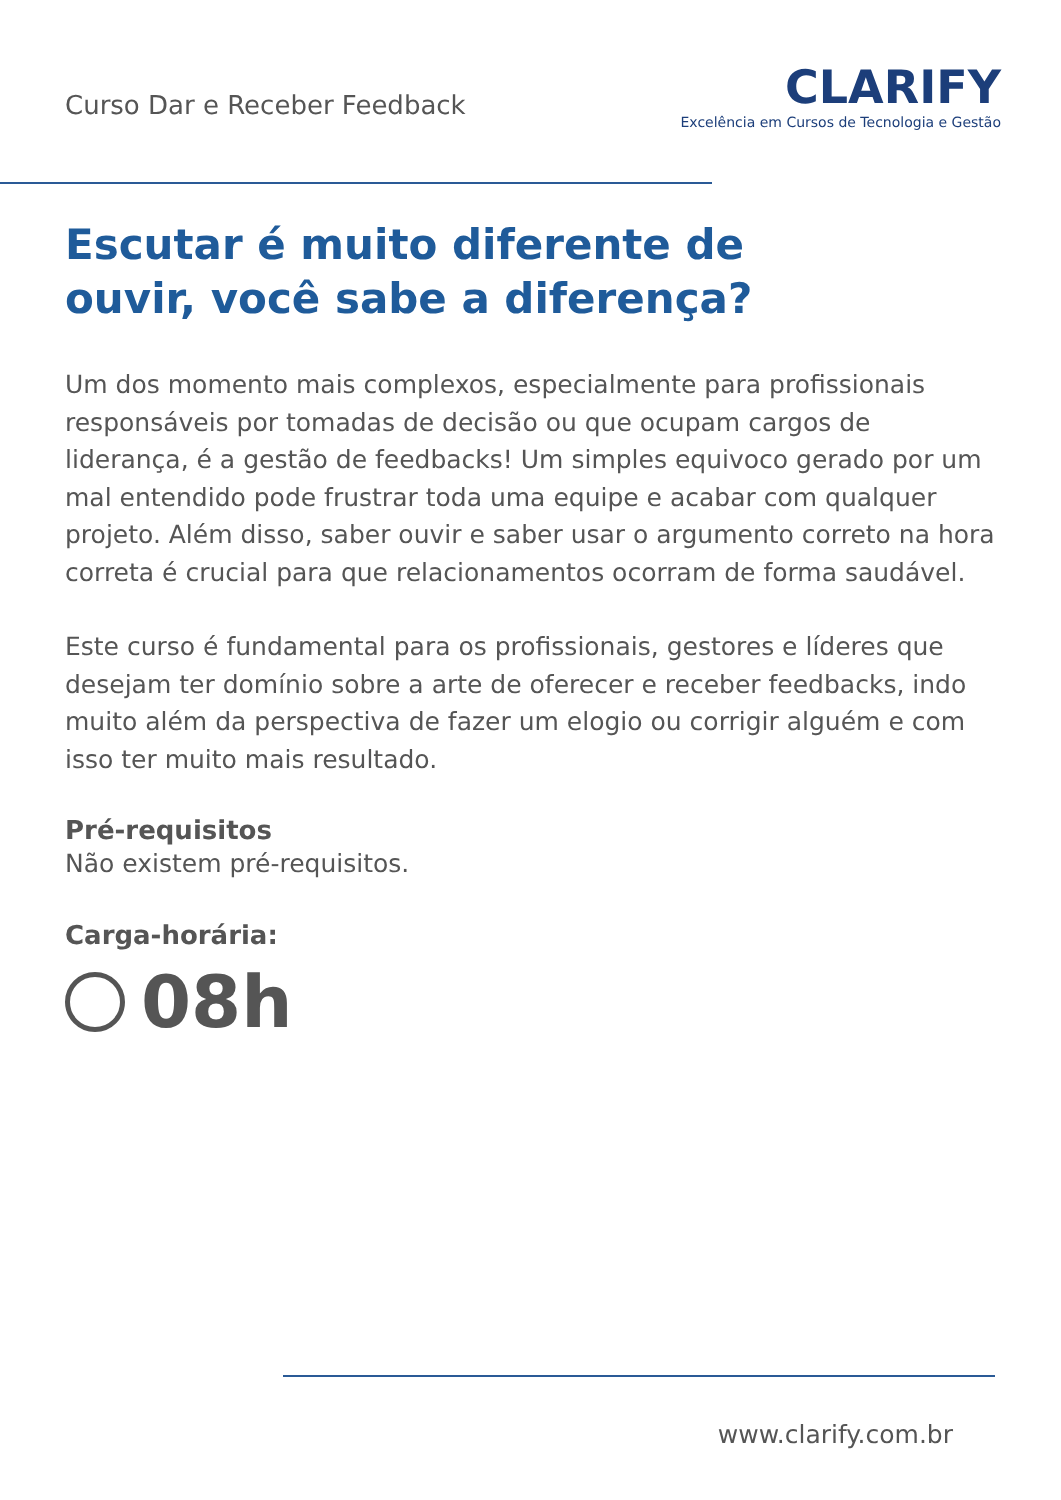Curso Dar e Receber Feedback
CLARIFY
Excelência em Cursos de Tecnologia e Gestão
Escutar é muito diferente de
ouvir, você sabe a diferença?
Um dos momento mais complexos, especialmente para profissionais responsáveis por tomadas de decisão ou que ocupam cargos de liderança, é a gestão de feedbacks! Um simples equivoco gerado por um mal entendido pode frustrar toda uma equipe e acabar com qualquer projeto. Além disso, saber ouvir e saber usar o argumento correto na hora correta é crucial para que relacionamentos ocorram de forma saudável.
Este curso é fundamental para os profissionais, gestores e líderes que desejam ter domínio sobre a arte de oferecer e receber feedbacks, indo muito além da perspectiva de fazer um elogio ou corrigir alguém e com isso ter muito mais resultado.
Pré-requisitos
Não existem pré-requisitos.
Carga-horária:
08h
www.clarify.com.br